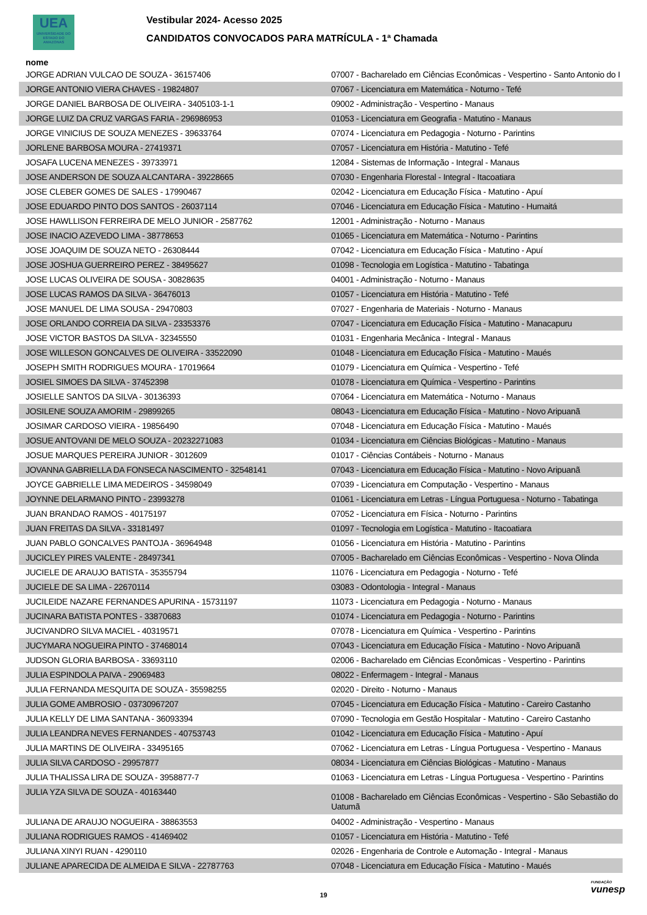UEA
UNIVERSIDADE DO ESTADO DO AMAZONAS
Vestibular 2024- Acesso 2025
CANDIDATOS CONVOCADOS PARA MATRÍCULA - 1ª Chamada
nome
| JORGE ADRIAN VULCAO DE SOUZA - 36157406 | 07007 - Bacharelado em Ciências Econômicas - Vespertino - Santo Antonio do I |
| JORGE ANTONIO VIERA CHAVES - 19824807 | 07067 - Licenciatura em Matemática - Noturno - Tefé |
| JORGE DANIEL BARBOSA DE OLIVEIRA - 3405103-1-1 | 09002 - Administração - Vespertino - Manaus |
| JORGE LUIZ DA CRUZ VARGAS FARIA - 296986953 | 01053 - Licenciatura em Geografia - Matutino - Manaus |
| JORGE VINICIUS DE SOUZA MENEZES - 39633764 | 07074 - Licenciatura em Pedagogia - Noturno - Parintins |
| JORLENE BARBOSA MOURA - 27419371 | 07057 - Licenciatura em História - Matutino - Tefé |
| JOSAFA LUCENA MENEZES - 39733971 | 12084 - Sistemas de Informação - Integral - Manaus |
| JOSE ANDERSON DE SOUZA ALCANTARA - 39228665 | 07030 - Engenharia Florestal - Integral - Itacoatiara |
| JOSE CLEBER GOMES DE SALES - 17990467 | 02042 - Licenciatura em Educação Física - Matutino - Apuí |
| JOSE EDUARDO PINTO DOS SANTOS - 26037114 | 07046 - Licenciatura em Educação Física - Matutino - Humaitá |
| JOSE HAWLLISON FERREIRA DE MELO JUNIOR - 2587762 | 12001 - Administração - Noturno - Manaus |
| JOSE INACIO AZEVEDO LIMA - 38778653 | 01065 - Licenciatura em Matemática - Noturno - Parintins |
| JOSE JOAQUIM DE SOUZA NETO - 26308444 | 07042 - Licenciatura em Educação Física - Matutino - Apuí |
| JOSE JOSHUA GUERREIRO PEREZ - 38495627 | 01098 - Tecnologia em Logística - Matutino - Tabatinga |
| JOSE LUCAS OLIVEIRA DE SOUSA - 30828635 | 04001 - Administração - Noturno - Manaus |
| JOSE LUCAS RAMOS DA SILVA - 36476013 | 01057 - Licenciatura em História - Matutino - Tefé |
| JOSE MANUEL DE LIMA SOUSA - 29470803 | 07027 - Engenharia de Materiais - Noturno - Manaus |
| JOSE ORLANDO CORREIA DA SILVA - 23353376 | 07047 - Licenciatura em Educação Física - Matutino - Manacapuru |
| JOSE VICTOR BASTOS DA SILVA - 32345550 | 01031 - Engenharia Mecânica - Integral - Manaus |
| JOSE WILLESON GONCALVES DE OLIVEIRA - 33522090 | 01048 - Licenciatura em Educação Física - Matutino - Maués |
| JOSEPH SMITH RODRIGUES MOURA - 17019664 | 01079 - Licenciatura em Química - Vespertino - Tefé |
| JOSIEL SIMOES DA SILVA - 37452398 | 01078 - Licenciatura em Química - Vespertino - Parintins |
| JOSIELLE SANTOS DA SILVA - 30136393 | 07064 - Licenciatura em Matemática - Noturno - Manaus |
| JOSILENE SOUZA AMORIM - 29899265 | 08043 - Licenciatura em Educação Física - Matutino - Novo Aripuanã |
| JOSIMAR CARDOSO VIEIRA - 19856490 | 07048 - Licenciatura em Educação Física - Matutino - Maués |
| JOSUE ANTOVANI DE MELO SOUZA - 20232271083 | 01034 - Licenciatura em Ciências Biológicas - Matutino - Manaus |
| JOSUE MARQUES PEREIRA JUNIOR - 3012609 | 01017 - Ciências Contábeis - Noturno - Manaus |
| JOVANNA GABRIELLA DA FONSECA NASCIMENTO - 32548141 | 07043 - Licenciatura em Educação Física - Matutino - Novo Aripuanã |
| JOYCE GABRIELLE LIMA MEDEIROS - 34598049 | 07039 - Licenciatura em Computação - Vespertino - Manaus |
| JOYNNE DELARMANO PINTO - 23993278 | 01061 - Licenciatura em Letras - Língua Portuguesa - Noturno - Tabatinga |
| JUAN BRANDAO RAMOS - 40175197 | 07052 - Licenciatura em Física - Noturno - Parintins |
| JUAN FREITAS DA SILVA - 33181497 | 01097 - Tecnologia em Logística - Matutino - Itacoatiara |
| JUAN PABLO GONCALVES PANTOJA - 36964948 | 01056 - Licenciatura em História - Matutino - Parintins |
| JUCICLEY PIRES VALENTE - 28497341 | 07005 - Bacharelado em Ciências Econômicas - Vespertino - Nova Olinda |
| JUCIELE DE ARAUJO BATISTA - 35355794 | 11076 - Licenciatura em Pedagogia - Noturno - Tefé |
| JUCIELE DE SA LIMA - 22670114 | 03083 - Odontologia - Integral - Manaus |
| JUCILEIDE NAZARE FERNANDES APURINA - 15731197 | 11073 - Licenciatura em Pedagogia - Noturno - Manaus |
| JUCINARA BATISTA PONTES - 33870683 | 01074 - Licenciatura em Pedagogia - Noturno - Parintins |
| JUCIVANDRO SILVA MACIEL - 40319571 | 07078 - Licenciatura em Química - Vespertino - Parintins |
| JUCYMARA NOGUEIRA PINTO - 37468014 | 07043 - Licenciatura em Educação Física - Matutino - Novo Aripuanã |
| JUDSON GLORIA BARBOSA - 33693110 | 02006 - Bacharelado em Ciências Econômicas - Vespertino - Parintins |
| JULIA ESPINDOLA PAIVA - 29069483 | 08022 - Enfermagem - Integral - Manaus |
| JULIA FERNANDA MESQUITA DE SOUZA - 35598255 | 02020 - Direito - Noturno - Manaus |
| JULIA GOME AMBROSIO - 03730967207 | 07045 - Licenciatura em Educação Física - Matutino - Careiro Castanho |
| JULIA KELLY DE LIMA SANTANA - 36093394 | 07090 - Tecnologia em Gestão Hospitalar - Matutino - Careiro Castanho |
| JULIA LEANDRA NEVES FERNANDES - 40753743 | 01042 - Licenciatura em Educação Física - Matutino - Apuí |
| JULIA MARTINS DE OLIVEIRA - 33495165 | 07062 - Licenciatura em Letras - Língua Portuguesa - Vespertino - Manaus |
| JULIA SILVA CARDOSO - 29957877 | 08034 - Licenciatura em Ciências Biológicas - Matutino - Manaus |
| JULIA THALISSA LIRA DE SOUZA - 3958877-7 | 01063 - Licenciatura em Letras - Língua Portuguesa - Vespertino - Parintins |
| JULIA YZA SILVA DE SOUZA - 40163440 | 01008 - Bacharelado em Ciências Econômicas - Vespertino - São Sebastião do Uatumã |
| JULIANA DE ARAUJO NOGUEIRA - 38863553 | 04002 - Administração - Vespertino - Manaus |
| JULIANA RODRIGUES RAMOS - 41469402 | 01057 - Licenciatura em História - Matutino - Tefé |
| JULIANA XINYI RUAN - 4290110 | 02026 - Engenharia de Controle e Automação - Integral - Manaus |
| JULIANE APARECIDA DE ALMEIDA E SILVA - 22787763 | 07048 - Licenciatura em Educação Física - Matutino - Maués |
19
FUNDAÇÃO
vunesp